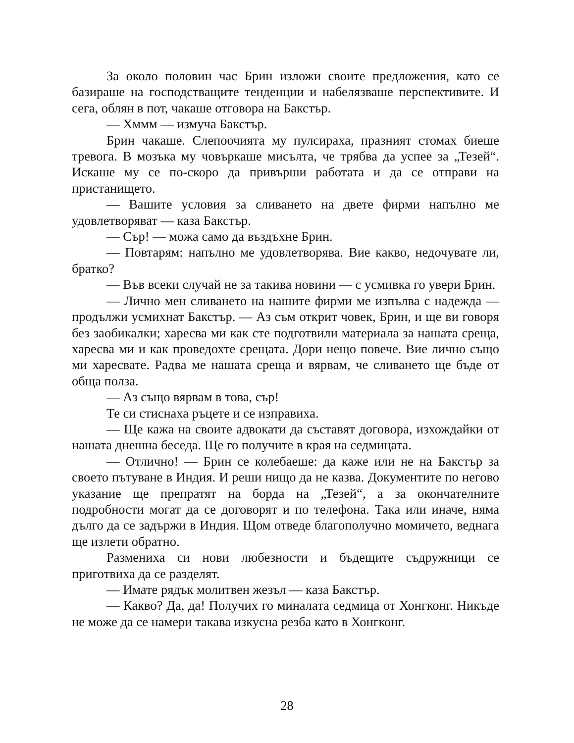За около половин час Брин изложи своите предложения, като се базираше на господстващите тенденции и набелязваше перспективите. И сега, облян в пот, чакаше отговора на Бакстър.
— Хммм — измуча Бакстър.
Брин чакаше. Слепоочията му пулсираха, празният стомах биеше тревога. В мозъка му човъркаше мисълта, че трябва да успее за „Тезей“. Искаше му се по-скоро да привърши работата и да се отправи на пристанището.
— Вашите условия за сливането на двете фирми напълно ме удовлетворяват — каза Бакстър.
— Сър! — можа само да въздъхне Брин.
— Повтарям: напълно ме удовлетворява. Вие какво, недочувате ли, братко?
— Във всеки случай не за такива новини — с усмивка го увери Брин.
— Лично мен сливането на нашите фирми ме изпълва с надежда — продължи усмихнат Бакстър. — Аз съм открит човек, Брин, и ще ви говоря без заобикалки; харесва ми как сте подготвили материала за нашата среща, харесва ми и как проведохте срещата. Дори нещо повече. Вие лично също ми харесвате. Радва ме нашата среща и вярвам, че сливането ще бъде от обща полза.
— Аз също вярвам в това, сър!
Те си стиснаха ръцете и се изправиха.
— Ще кажа на своите адвокати да съставят договора, изхождайки от нашата днешна беседа. Ще го получите в края на седмицата.
— Отлично! — Брин се колебаеше: да каже или не на Бакстър за своето пътуване в Индия. И реши нищо да не казва. Документите по негово указание ще препратят на борда на „Тезей“, а за окончателните подробности могат да се договорят и по телефона. Така или иначе, няма дълго да се задържи в Индия. Щом отведе благополучно момичето, веднага ще излети обратно.
Размениха си нови любезности и бъдещите съдружници се приготвиха да се разделят.
— Имате рядък молитвен жезъл — каза Бакстър.
— Какво? Да, да! Получих го миналата седмица от Хонгконг. Никъде не може да се намери такава изкусна резба като в Хонгконг.
28